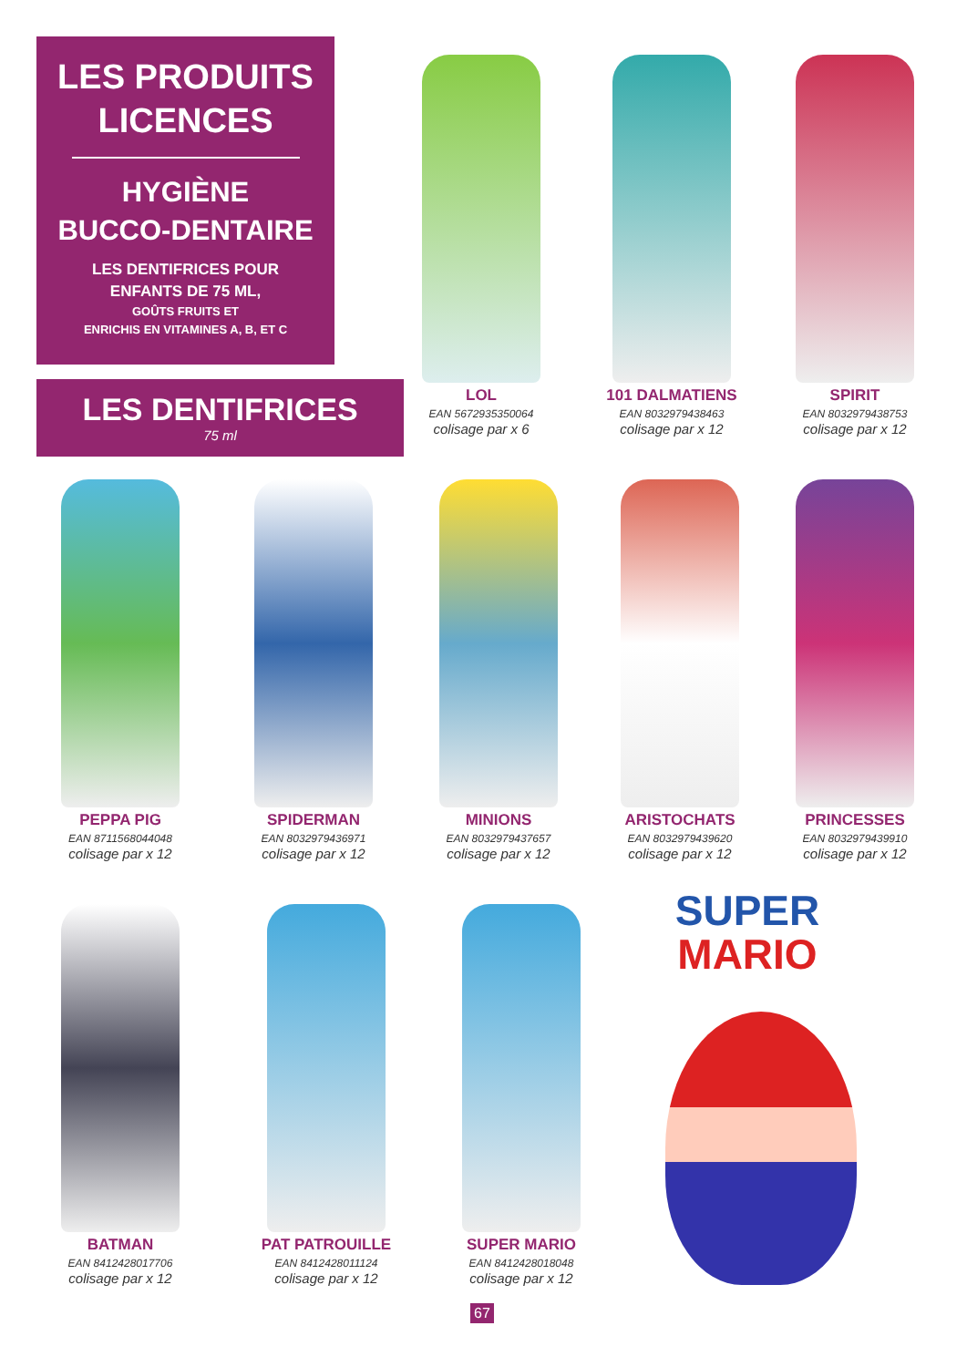LES PRODUITS
LICENCES
HYGIÈNE
BUCCO-DENTAIRE
LES DENTIFRICES POUR
ENFANTS DE 75 ML,
GOÛTS FRUITS ET
ENRICHIS EN VITAMINES A, B, ET C
LES DENTIFRICES
75 ml
LOL
EAN 5672935350064
colisage par x 6
101 DALMATIENS
EAN 8032979438463
colisage par x 12
SPIRIT
EAN 8032979438753
colisage par x 12
PEPPA PIG
EAN 8711568044048
colisage par x 12
SPIDERMAN
EAN 8032979436971
colisage par x 12
MINIONS
EAN 8032979437657
colisage par x 12
ARISTOCHATS
EAN 8032979439620
colisage par x 12
PRINCESSES
EAN 8032979439910
colisage par x 12
BATMAN
EAN 8412428017706
colisage par x 12
PAT PATROUILLE
EAN 8412428011124
colisage par x 12
SUPER MARIO
EAN 8412428018048
colisage par x 12
SUPER
MARIO
67